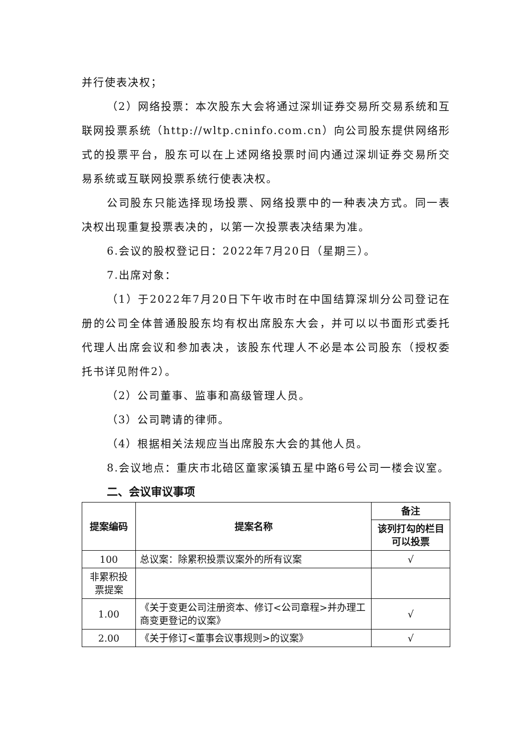并行使表决权；
（2）网络投票：本次股东大会将通过深圳证券交易所交易系统和互联网投票系统（http://wltp.cninfo.com.cn）向公司股东提供网络形式的投票平台，股东可以在上述网络投票时间内通过深圳证券交易所交易系统或互联网投票系统行使表决权。
公司股东只能选择现场投票、网络投票中的一种表决方式。同一表决权出现重复投票表决的，以第一次投票表决结果为准。
6.会议的股权登记日：2022年7月20日（星期三）。
7.出席对象：
（1）于2022年7月20日下午收市时在中国结算深圳分公司登记在册的公司全体普通股股东均有权出席股东大会，并可以以书面形式委托代理人出席会议和参加表决，该股东代理人不必是本公司股东（授权委托书详见附件2）。
（2）公司董事、监事和高级管理人员。
（3）公司聘请的律师。
（4）根据相关法规应当出席股东大会的其他人员。
8.会议地点：重庆市北碚区童家溪镇五星中路6号公司一楼会议室。
二、会议审议事项
| 提案编码 | 提案名称 | 备注 |
| --- | --- | --- |
| | | 该列打勾的栏目可以投票 |
| 100 | 总议案：除累积投票议案外的所有议案 | √ |
| 非累积投票提案 | | |
| 1.00 | 《关于变更公司注册资本、修订<公司章程>并办理工商变更登记的议案》 | √ |
| 2.00 | 《关于修订<董事会议事规则>的议案》 | √ |